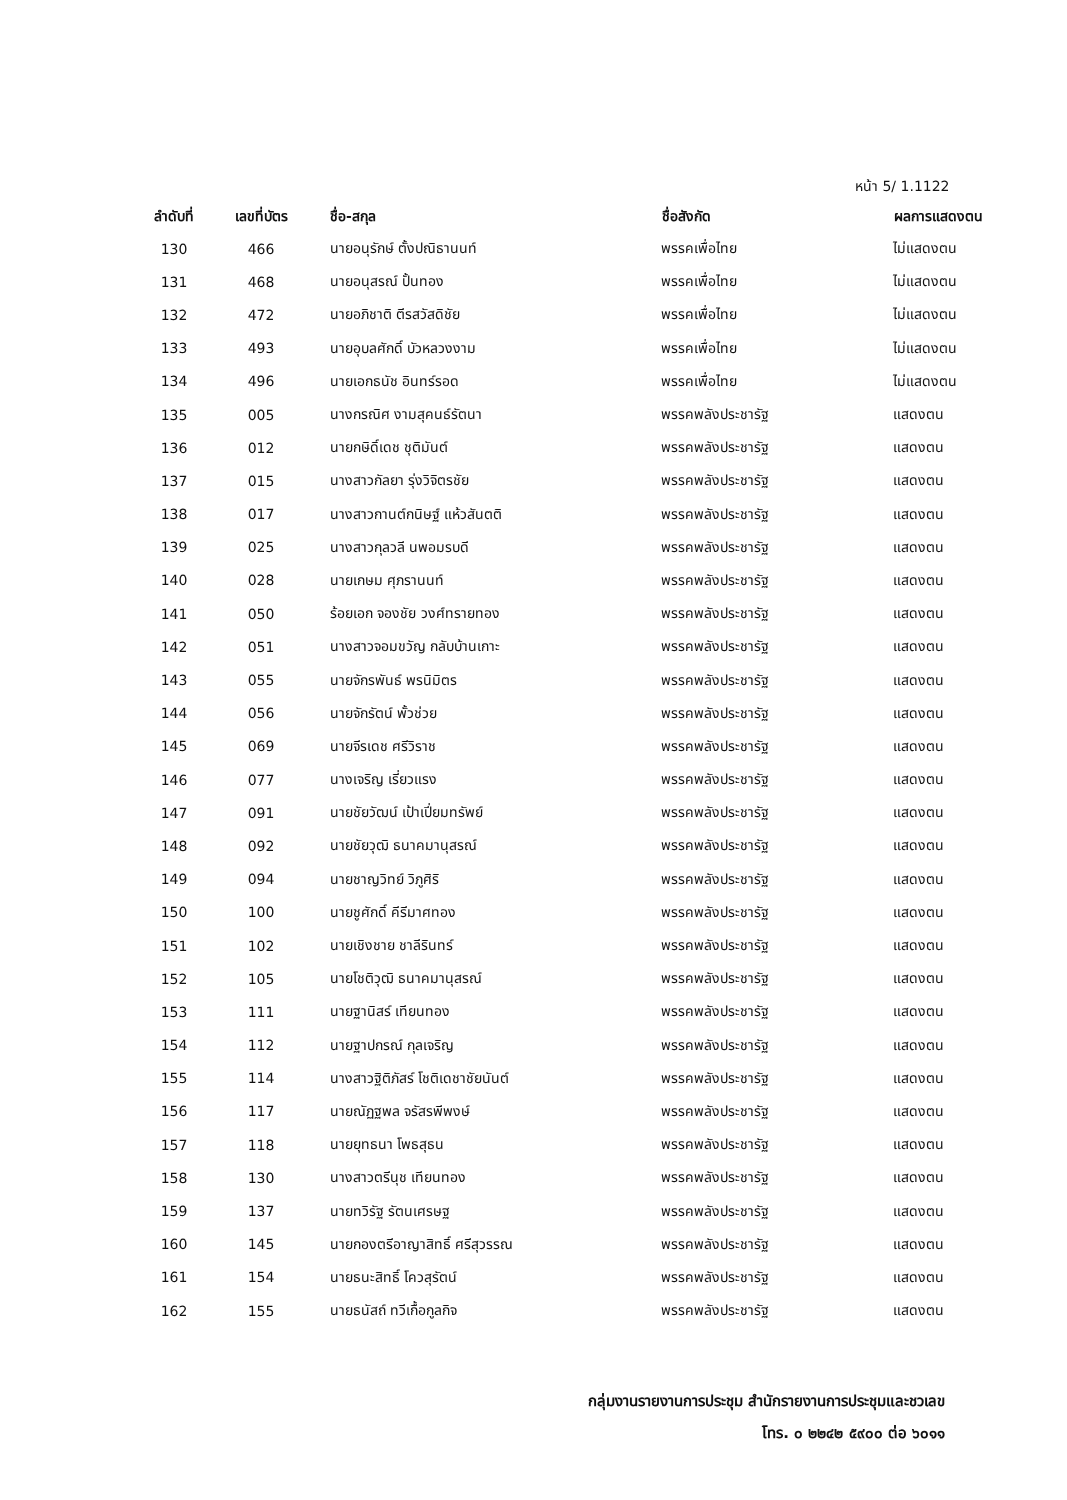หน้า 5/ 1.1122
| ลำดับที่ | เลขที่บัตร | ชื่อ-สกุล | ชื่อสังกัด | ผลการแสดงตน |
| --- | --- | --- | --- | --- |
| 130 | 466 | นายอนุรักษ์ ตั้งปณิธานนท์ | พรรคเพื่อไทย | ไม่แสดงตน |
| 131 | 468 | นายอนุสรณ์ ปั้นทอง | พรรคเพื่อไทย | ไม่แสดงตน |
| 132 | 472 | นายอภิชาติ ตีรสวัสดิชัย | พรรคเพื่อไทย | ไม่แสดงตน |
| 133 | 493 | นายอุบลศักดิ์ บัวหลวงงาม | พรรคเพื่อไทย | ไม่แสดงตน |
| 134 | 496 | นายเอกธนัช อินทร์รอด | พรรคเพื่อไทย | ไม่แสดงตน |
| 135 | 005 | นางกรณิศ งามสุคนธ์รัตนา | พรรคพลังประชารัฐ | แสดงตน |
| 136 | 012 | นายกษิดิ์เดช ชุติมันต์ | พรรคพลังประชารัฐ | แสดงตน |
| 137 | 015 | นางสาวกัลยา รุ่งวิจิตรชัย | พรรคพลังประชารัฐ | แสดงตน |
| 138 | 017 | นางสาวกานต์กนิษฐ์ แห้วสันตติ | พรรคพลังประชารัฐ | แสดงตน |
| 139 | 025 | นางสาวกุลวลี นพอมรบดี | พรรคพลังประชารัฐ | แสดงตน |
| 140 | 028 | นายเกษม ศุภรานนท์ | พรรคพลังประชารัฐ | แสดงตน |
| 141 | 050 | ร้อยเอก จองชัย วงศ์ทรายทอง | พรรคพลังประชารัฐ | แสดงตน |
| 142 | 051 | นางสาวจอมขวัญ กลับบ้านเกาะ | พรรคพลังประชารัฐ | แสดงตน |
| 143 | 055 | นายจักรพันธ์ พรนิมิตร | พรรคพลังประชารัฐ | แสดงตน |
| 144 | 056 | นายจักรัตน์ พั้วช่วย | พรรคพลังประชารัฐ | แสดงตน |
| 145 | 069 | นายจีรเดช ศรีวิราช | พรรคพลังประชารัฐ | แสดงตน |
| 146 | 077 | นางเจริญ เรี่ยวแรง | พรรคพลังประชารัฐ | แสดงตน |
| 147 | 091 | นายชัยวัฒน์ เป้าเปี่ยมทรัพย์ | พรรคพลังประชารัฐ | แสดงตน |
| 148 | 092 | นายชัยวุฒิ ธนาคมานุสรณ์ | พรรคพลังประชารัฐ | แสดงตน |
| 149 | 094 | นายชาญวิทย์ วิภูศิริ | พรรคพลังประชารัฐ | แสดงตน |
| 150 | 100 | นายชูศักดิ์ คีรีมาศทอง | พรรคพลังประชารัฐ | แสดงตน |
| 151 | 102 | นายเชิงชาย ชาลีรินทร์ | พรรคพลังประชารัฐ | แสดงตน |
| 152 | 105 | นายโชติวุฒิ ธนาคมานุสรณ์ | พรรคพลังประชารัฐ | แสดงตน |
| 153 | 111 | นายฐานิสร์ เทียนทอง | พรรคพลังประชารัฐ | แสดงตน |
| 154 | 112 | นายฐาปกรณ์ กุลเจริญ | พรรคพลังประชารัฐ | แสดงตน |
| 155 | 114 | นางสาวฐิติภัสร์ โชติเดชาชัยนันต์ | พรรคพลังประชารัฐ | แสดงตน |
| 156 | 117 | นายณัฏฐพล จรัสรพีพงษ์ | พรรคพลังประชารัฐ | แสดงตน |
| 157 | 118 | นายยุทธนา โพธสุธน | พรรคพลังประชารัฐ | แสดงตน |
| 158 | 130 | นางสาวตรีนุช เทียนทอง | พรรคพลังประชารัฐ | แสดงตน |
| 159 | 137 | นายทวิรัฐ รัตนเศรษฐ | พรรคพลังประชารัฐ | แสดงตน |
| 160 | 145 | นายกองตรีอาญาสิทธิ์ ศรีสุวรรณ | พรรคพลังประชารัฐ | แสดงตน |
| 161 | 154 | นายธนะสิทธิ์ โควสุรัตน์ | พรรคพลังประชารัฐ | แสดงตน |
| 162 | 155 | นายธนัสถ์ ทวีเกื้อกูลกิจ | พรรคพลังประชารัฐ | แสดงตน |
กลุ่มงานรายงานการประชุม สำนักรายงานการประชุมและชวเลข
โทร. ๐ ๒๒๔๒ ๕๙๐๐ ต่อ ๖๐๑๑